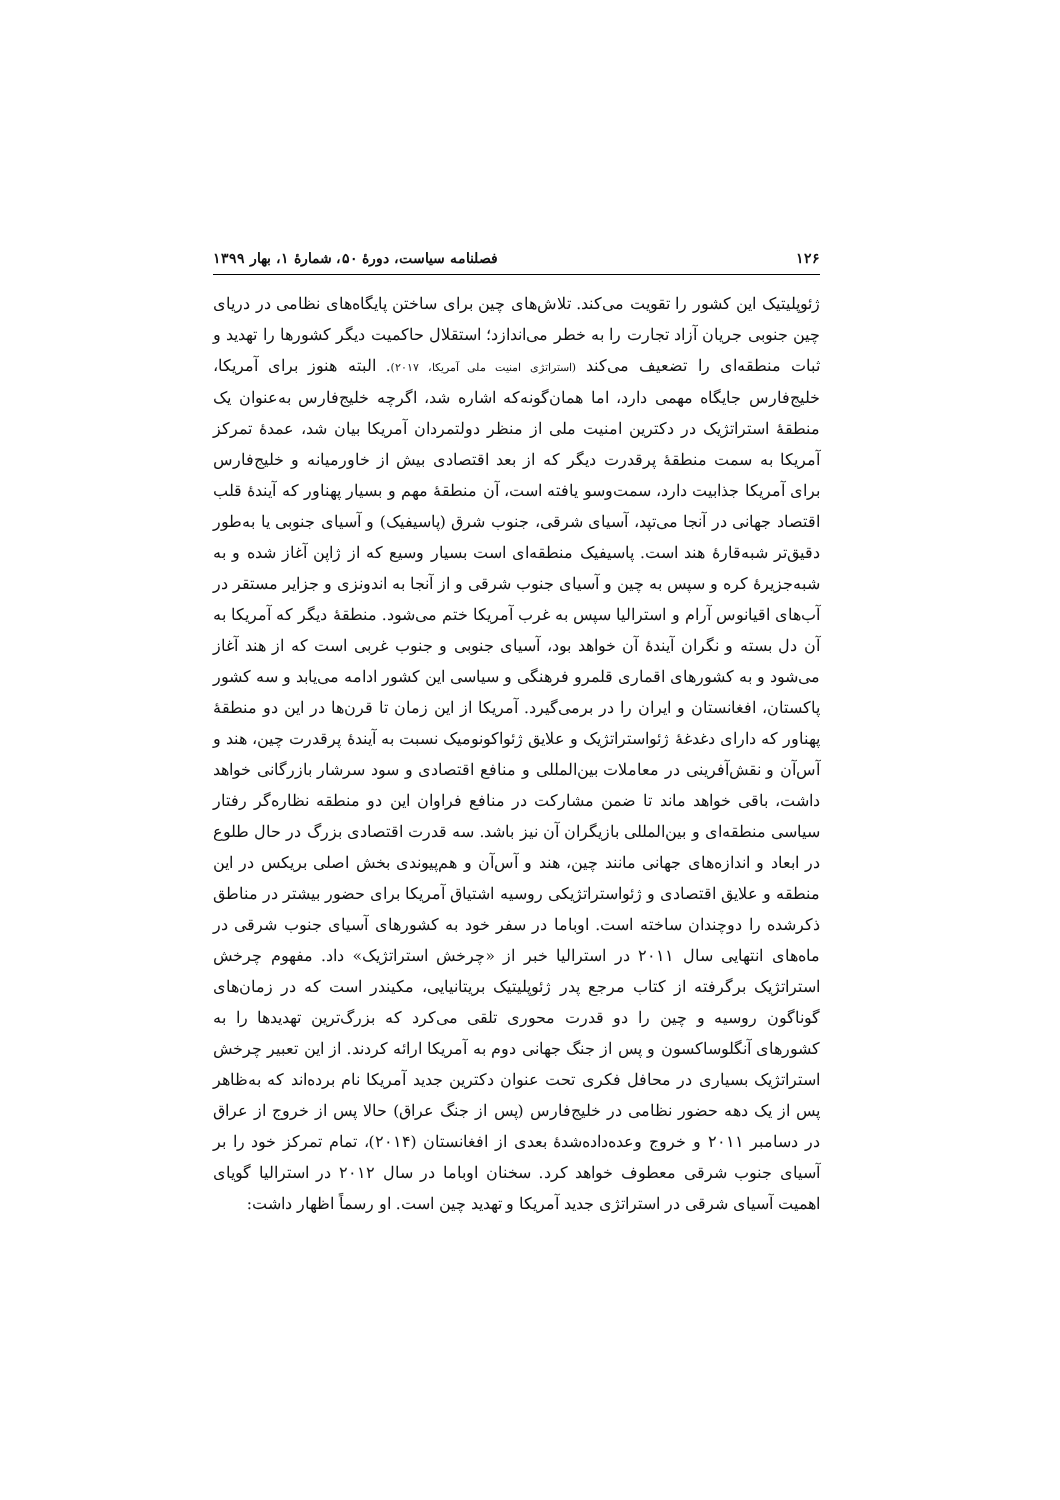۱۲۶ فصلنامه سیاست، دورۀ ۵۰، شمارۀ ۱، بهار ۱۳۹۹
ژئوپلیتیک این کشور را تقویت می‌کند. تلاش‌های چین برای ساختن پایگاه‌های نظامی در دریای چین جنوبی جریان آزاد تجارت را به خطر می‌اندازد؛ استقلال حاکمیت دیگر کشورها را تهدید و ثبات منطقه‌ای را تضعیف می‌کند (استراتژی امنیت ملی آمریکا، ۲۰۱۷). البته هنوز برای آمریکا، خلیج‌فارس جایگاه مهمی دارد، اما همان‌گونه‌که اشاره شد، اگرچه خلیج‌فارس به‌عنوان یک منطقۀ استراتژیک در دکترین امنیت ملی از منظر دولتمردان آمریکا بیان شد، عمدۀ تمرکز آمریکا به سمت منطقۀ پرقدرت دیگر که از بعد اقتصادی بیش از خاورمیانه و خلیج‌فارس برای آمریکا جذابیت دارد، سمت‌وسو یافته است، آن منطقۀ مهم و بسیار پهناور که آیندۀ قلب اقتصاد جهانی در آنجا می‌تپد، آسیای شرقی، جنوب شرق (پاسیفیک) و آسیای جنوبی یا به‌طور دقیق‌تر شبه‌قارۀ هند است. پاسیفیک منطقه‌ای است بسیار وسیع که از ژاپن آغاز شده و به شبه‌جزیرۀ کره و سپس به چین و آسیای جنوب شرقی و از آنجا به اندونزی و جزایر مستقر در آب‌های اقیانوس آرام و استرالیا سپس به غرب آمریکا ختم می‌شود. منطقۀ دیگر که آمریکا به آن دل بسته و نگران آیندۀ آن خواهد بود، آسیای جنوبی و جنوب غربی است که از هند آغاز می‌شود و به کشورهای اقماری قلمرو فرهنگی و سیاسی این کشور ادامه می‌یابد و سه کشور پاکستان، افغانستان و ایران را در برمی‌گیرد. آمریکا از این زمان تا قرن‌ها در این دو منطقۀ پهناور که دارای دغدغۀ ژئواستراتژیک و علایق ژئواکونومیک نسبت به آیندۀ پرقدرت چین، هند و آس‌آن و نقش‌آفرینی در معاملات بین‌المللی و منافع اقتصادی و سود سرشار بازرگانی خواهد داشت، باقی خواهد ماند تا ضمن مشارکت در منافع فراوان این دو منطقه نظاره‌گر رفتار سیاسی منطقه‌ای و بین‌المللی بازیگران آن نیز باشد. سه قدرت اقتصادی بزرگ در حال طلوع در ابعاد و اندازه‌های جهانی مانند چین، هند و آس‌آن و هم‌پیوندی بخش اصلی بریکس در این منطقه و علایق اقتصادی و ژئواستراتژیکی روسیه اشتیاق آمریکا برای حضور بیشتر در مناطق ذکرشده را دوچندان ساخته است. اوباما در سفر خود به کشورهای آسیای جنوب شرقی در ماه‌های انتهایی سال ۲۰۱۱ در استرالیا خبر از «چرخش استراتژیک» داد. مفهوم چرخش استراتژیک برگرفته از کتاب مرجع پدر ژئوپلیتیک بریتانیایی، مکیندر است که در زمان‌های گوناگون روسیه و چین را دو قدرت محوری تلقی می‌کرد که بزرگ‌ترین تهدیدها را به کشورهای آنگلوساکسون و پس از جنگ جهانی دوم به آمریکا ارائه کردند. از این تعبیر چرخش استراتژیک بسیاری در محافل فکری تحت عنوان دکترین جدید آمریکا نام برده‌اند که به‌ظاهر پس از یک دهه حضور نظامی در خلیج‌فارس (پس از جنگ عراق) حالا پس از خروج از عراق در دسامبر ۲۰۱۱ و خروج وعده‌دادەشدۀ بعدی از افغانستان (۲۰۱۴)، تمام تمرکز خود را بر آسیای جنوب شرقی معطوف خواهد کرد. سخنان اوباما در سال ۲۰۱۲ در استرالیا گویای اهمیت آسیای شرقی در استراتژی جدید آمریکا و تهدید چین است. او رسماً اظهار داشت: